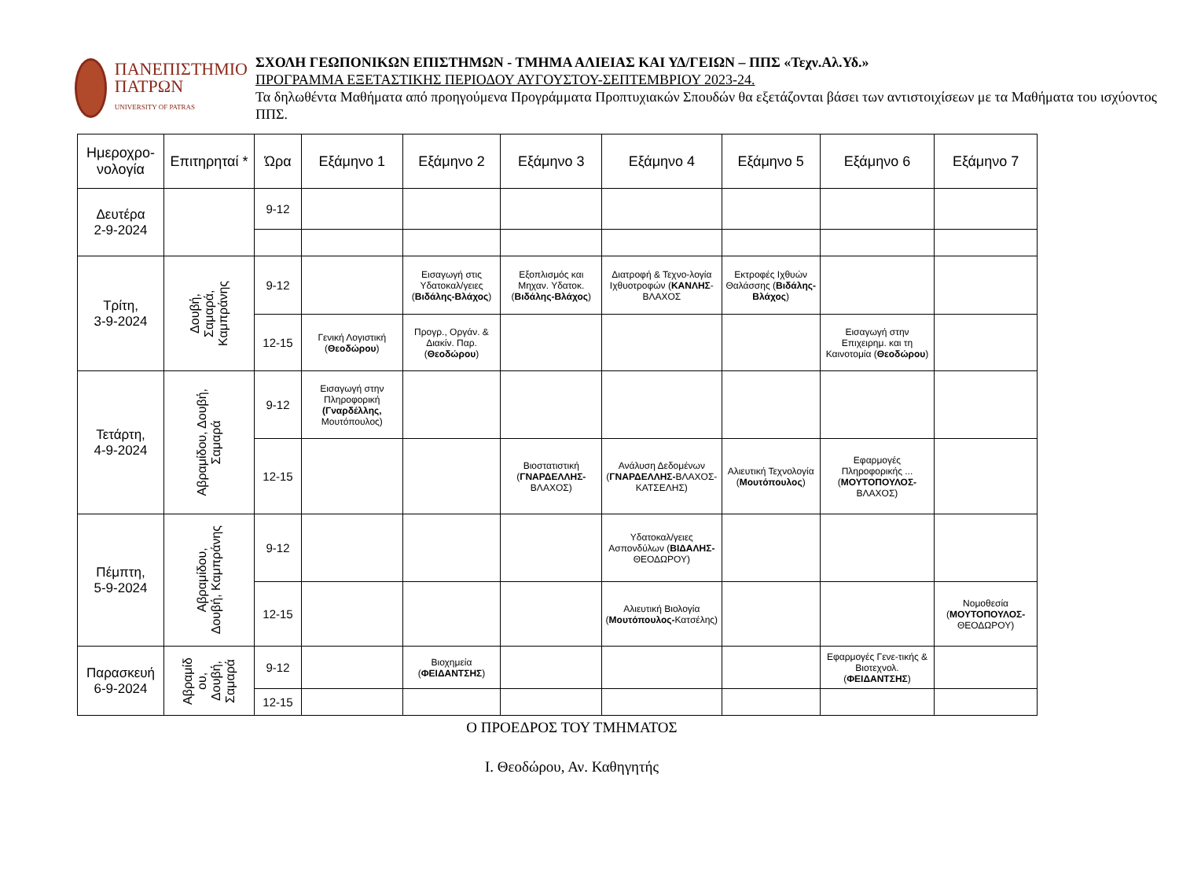ΠΑΝΕΠΙΣΤΗΜΙΟ
ΠΑΤΡΩΝ
UNIVERSITY OF PATRAS
ΣΧΟΛΗ ΓΕΩΠΟΝΙΚΩΝ ΕΠΙΣΤΗΜΩΝ - ΤΜΗΜΑ ΑΛΙΕΙΑΣ ΚΑΙ ΥΔ/ΓΕΙΩΝ – ΠΠΣ «Τεχν.Αλ.Υδ.»
ΠΡΟΓΡΑΜΜΑ ΕΞΕΤΑΣΤΙΚΗΣ ΠΕΡΙΟΔΟΥ ΑΥΓΟΥΣΤΟΥ-ΣΕΠΤΕΜΒΡΙΟΥ 2023-24.
Τα δηλωθέντα Μαθήματα από προηγούμενα Προγράμματα Προπτυχιακών Σπουδών θα εξετάζονται βάσει των αντιστοιχίσεων με τα Μαθήματα του ισχύοντος ΠΠΣ.
| Ημεροχρο-νολογία | Επιτηρηταί * | Ώρα | Εξάμηνο 1 | Εξάμηνο 2 | Εξάμηνο 3 | Εξάμηνο 4 | Εξάμηνο 5 | Εξάμηνο 6 | Εξάμηνο 7 |
| --- | --- | --- | --- | --- | --- | --- | --- | --- | --- |
| Δευτέρα 2-9-2024 | | 9-12 | | | | | | | |
| Τρίτη, 3-9-2024 | Δουβή, Σαμαρά, Καμπράνης | 9-12 | | Εισαγωγή στις Υδατοκαλ/γειες ( Βιδάλης-Βλάχος ) | Εξοπλισμός και Μηχαν. Υδατοκ. ( Βιδάλης-Βλάχος ) | Διατροφή & Τεχνο-λογία Ιχθυοτροφών ( ΚΑΝΛΗΣ -ΒΛΑΧΟΣ | Εκτροφές Ιχθυών Θαλάσσης ( Βιδάλης-Βλάχος ) | | |
| | | 12-15 | Γενική Λογιστική ( Θεοδώρου ) | Προγρ., Οργάν. & Διακίν. Παρ. ( Θεοδώρου ) | | | | Εισαγωγή στην Επιχειρημ. και τη Καινοτομία ( Θεοδώρου ) | |
| Τετάρτη, 4-9-2024 | Αβραμίδου, Δουβή, Σαμαρά | 9-12 | Εισαγωγή στην Πληροφορική (Γναρδέλλης, Μουτόπουλος) | | | | | | |
| | | 12-15 | | | Βιοστατιστική ( ΓΝΑΡΔΕΛΛΗΣ- ΒΛΑΧΟΣ) | Ανάλυση Δεδομένων ( ΓΝΑΡΔΕΛΛΗΣ- ΒΛΑΧΟΣ-ΚΑΤΣΕΛΗΣ) | Αλιευτική Τεχνολογία ( Μουτόπουλος ) | Εφαρμογές Πληροφορικής ... ( ΜΟΥΤΟΠΟΥΛΟΣ- ΒΛΑΧΟΣ) | |
| Πέμπτη, 5-9-2024 | Αβραμίδου, Δουβή, Καμπράνης | 9-12 | | | | Υδατοκαλ/γειες Ασπονδύλων ( ΒΙΔΑΛΗΣ- ΘΕΟΔΩΡΟΥ) | | | |
| | | 12-15 | | | | Αλιευτική Βιολογία ( Μουτόπουλος- Κατσέλης) | | | Νομοθεσία ( ΜΟΥΤΟΠΟΥΛΟΣ- ΘΕΟΔΩΡΟΥ) |
| Παρασκευή 6-9-2024 | Αβραμίδ ου, Δουβή, Σαμαρά | 9-12 | | Βιοχημεία ( ΦΕΙΔΑΝΤΣΗΣ ) | | | | Εφαρμογές Γενε-τικής & Βιοτεχνολ. ( ΦΕΙΔΑΝΤΣΗΣ ) | |
| | | 12-15 | | | | | | | |
Ο ΠΡΟΕΔΡΟΣ ΤΟΥ ΤΜΗΜΑΤΟΣ
Ι. Θεοδώρου, Αν. Καθηγητής